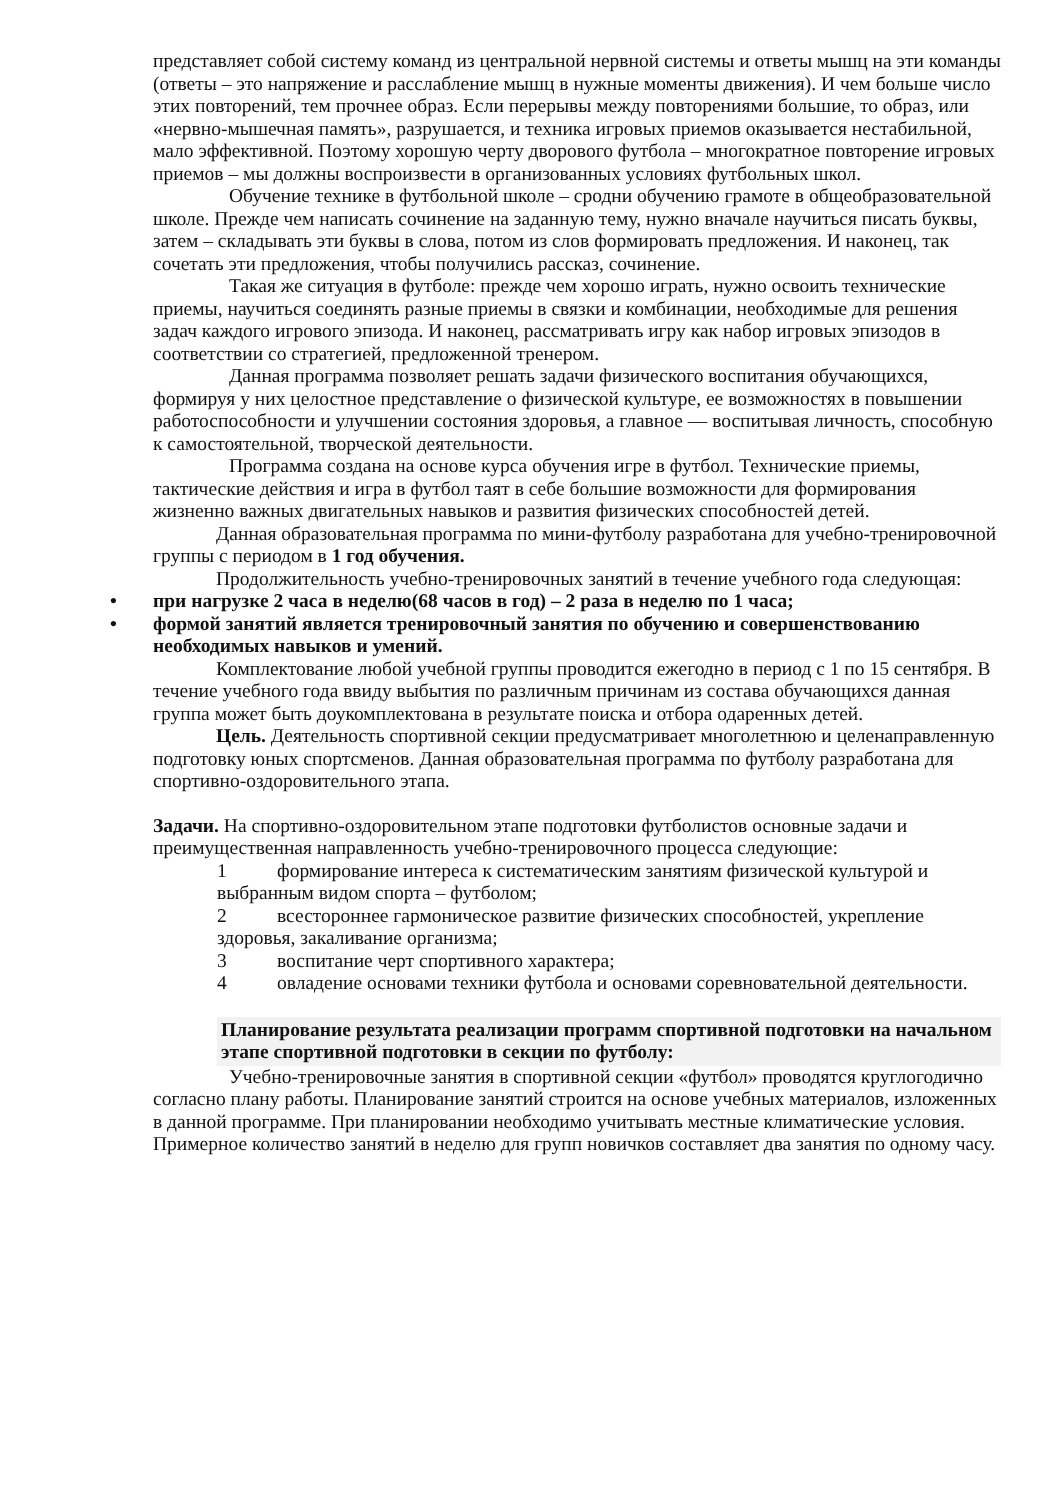представляет собой систему команд из центральной нервной системы и ответы мышц на эти команды (ответы – это напряжение и расслабление мышц в нужные моменты движения). И чем больше число этих повторений, тем прочнее образ. Если перерывы между повторениями большие, то образ, или «нервно-мышечная память», разрушается, и техника игровых приемов оказывается нестабильной, мало эффективной. Поэтому хорошую черту дворового футбола – многократное повторение игровых приемов – мы должны воспроизвести в организованных условиях футбольных школ.
Обучение технике в футбольной школе – сродни обучению грамоте в общеобразовательной школе. Прежде чем написать сочинение на заданную тему, нужно вначале научиться писать буквы, затем – складывать эти буквы в слова, потом из слов формировать предложения. И наконец, так сочетать эти предложения, чтобы получились рассказ, сочинение.
Такая же ситуация в футболе: прежде чем хорошо играть, нужно освоить технические приемы, научиться соединять разные приемы в связки и комбинации, необходимые для решения задач каждого игрового эпизода. И наконец, рассматривать игру как набор игровых эпизодов в соответствии со стратегией, предложенной тренером.
Данная программа позволяет решать задачи физического воспитания обучающихся, формируя у них целостное представление о физической культуре, ее возможностях в повышении работоспособности и улучшении состояния здоровья, а главное — воспитывая личность, способную к самостоятельной, творческой деятельности.
Программа создана на основе курса обучения игре в футбол. Технические приемы, тактические действия и игра в футбол таят в себе большие возможности для формирования жизненно важных двигательных навыков и развития физических способностей детей.
Данная образовательная программа по мини-футболу разработана для учебно-тренировочной группы с периодом в 1 год обучения.
Продолжительность учебно-тренировочных занятий в течение учебного года следующая:
• при нагрузке 2 часа в неделю(68 часов в год) – 2 раза в неделю по 1 часа;
• формой занятий является тренировочный занятия по обучению и совершенствованию необходимых навыков и умений.
Комплектование любой учебной группы проводится ежегодно в период с 1 по 15 сентября. В течение учебного года ввиду выбытия по различным причинам из состава обучающихся данная группа может быть доукомплектована в результате поиска и отбора одаренных детей.
Цель. Деятельность спортивной секции предусматривает многолетнюю и целенаправленную подготовку юных спортсменов. Данная образовательная программа по футболу разработана для спортивно-оздоровительного этапа.
Задачи. На спортивно-оздоровительном этапе подготовки футболистов основные задачи и преимущественная направленность учебно-тренировочного процесса следующие:
1 формирование интереса к систематическим занятиям физической культурой и выбранным видом спорта – футболом;
2 всестороннее гармоническое развитие физических способностей, укрепление здоровья, закаливание организма;
3 воспитание черт спортивного характера;
4 овладение основами техники футбола и основами соревновательной деятельности.
Планирование результата реализации программ спортивной подготовки на начальном этапе спортивной подготовки в секции по футболу:
Учебно-тренировочные занятия в спортивной секции «футбол» проводятся круглогодично согласно плану работы. Планирование занятий строится на основе учебных материалов, изложенных в данной программе. При планировании необходимо учитывать местные климатические условия. Примерное количество занятий в неделю для групп новичков составляет два занятия по одному часу.